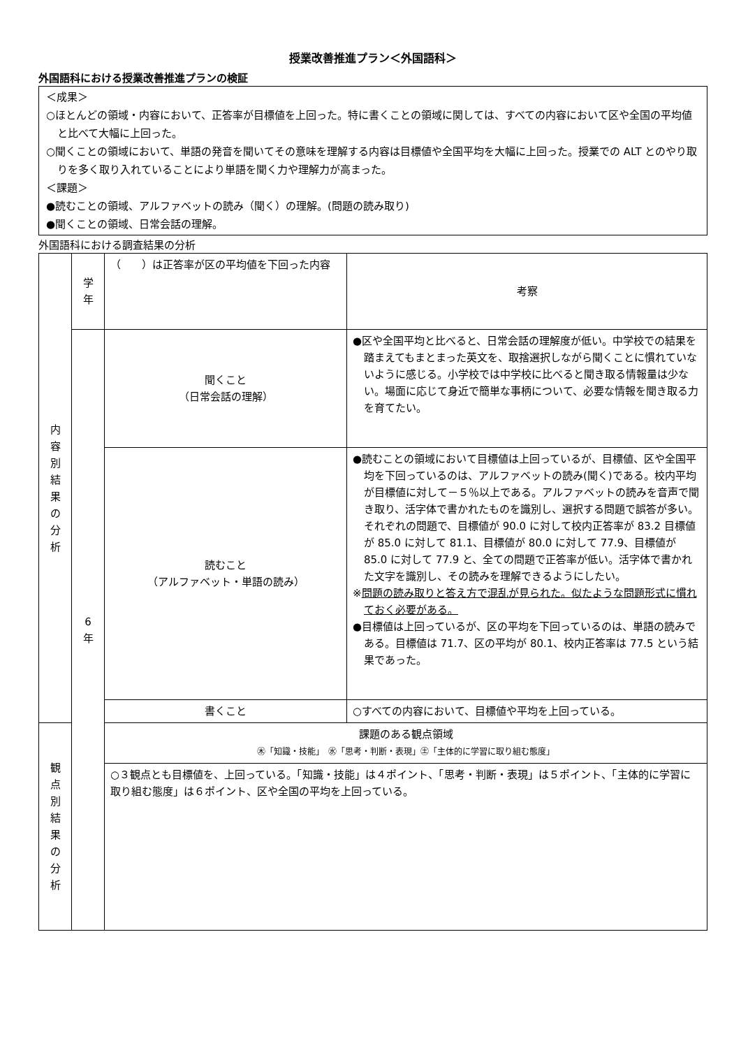授業改善推進プラン＜外国語科＞
外国語科における授業改善推進プランの検証
＜成果＞
○ほとんどの領域・内容において、正答率が目標値を上回った。特に書くことの領域に関しては、すべての内容において区や全国の平均値と比べて大幅に上回った。
○聞くことの領域において、単語の発音を聞いてその意味を理解する内容は目標値や全国平均を大幅に上回った。授業での ALT とのやり取りを多く取り入れていることにより単語を聞く力や理解力が高まった。
＜課題＞
●読むことの領域、アルファベットの読み（聞く）の理解。(問題の読み取り)
●聞くことの領域、日常会話の理解。
外国語科における調査結果の分析
| 内 容 別 結 果 の 分 析 | 学 年 | （ ）は正答率が区の平均値を下回った内容 | 考察 |
| | 6 年 | 聞くこと （日常会話の理解） | ●区や全国平均と比べると、日常会話の理解度が低い。中学校での結果を踏まえてもまとまった英文を、取捨選択しながら聞くことに慣れていないように感じる。小学校では中学校に比べると聞き取る情報量は少ない。場面に応じて身近で簡単な事柄について、必要な情報を聞き取る力を育てたい。 |
| | | 読むこと （アルファベット・単語の読み） | ●読むことの領域において目標値は上回っているが、目標値、区や全国平均を下回っているのは、アルファベットの読み(聞く)である。校内平均が目標値に対して－５％以上である。アルファベットの読みを音声で聞き取り、活字体で書かれたものを識別し、選択する問題で誤答が多い。それぞれの問題で、目標値が 90.0 に対して校内正答率が 83.2 目標値が 85.0 に対して 81.1、目標値が 80.0 に対して 77.9、目標値が 85.0 に対して 77.9 と、全ての問題で正答率が低い。活字体で書かれた文字を識別し、その読みを理解できるようにしたい。 ※ 問題の読み取りと答え方で混乱が見られた。似たような問題形式に慣れておく必要がある。 ●目標値は上回っているが、区の平均を下回っているのは、単語の読みである。目標値は 71.7、区の平均が 80.1、校内正答率は 77.5 という結果であった。 |
| | | 書くこと | ○すべての内容において、目標値や平均を上回っている。 |
| 観 点 別 結 果 の 分 析 | | 課題のある観点領域 ㊍「知識・技能」 ㊌「思考・判断・表現」㊏「主体的に学習に取り組む態度」 | |
| | | ○３観点とも目標値を、上回っている。「知識・技能」は４ポイント、「思考・判断・表現」は５ポイント、「主体的に学習に取り組む態度」は６ポイント、区や全国の平均を上回っている。 | |